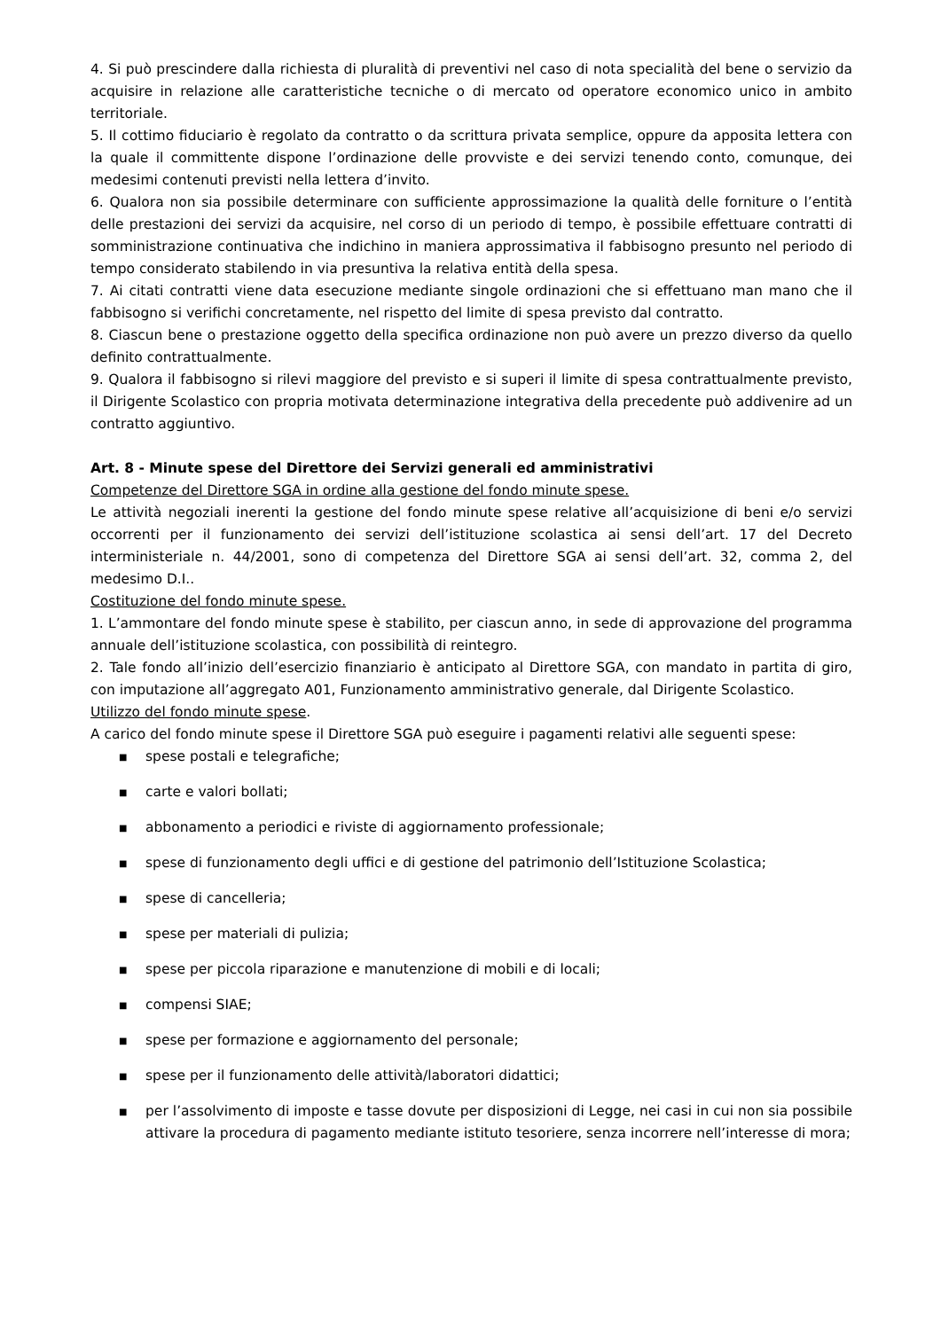4. Si può prescindere dalla richiesta di pluralità di preventivi nel caso di nota specialità del bene o servizio da acquisire in relazione alle caratteristiche tecniche o di mercato od operatore economico unico in ambito territoriale.
5. Il cottimo fiduciario è regolato da contratto o da scrittura privata semplice, oppure da apposita lettera con la quale il committente dispone l’ordinazione delle provviste e dei servizi tenendo conto, comunque, dei medesimi contenuti previsti nella lettera d’invito.
6. Qualora non sia possibile determinare con sufficiente approssimazione la qualità delle forniture o l’entità delle prestazioni dei servizi da acquisire, nel corso di un periodo di tempo, è possibile effettuare contratti di somministrazione continuativa che indichino in maniera approssimativa il fabbisogno presunto nel periodo di tempo considerato stabilendo in via presuntiva la relativa entità della spesa.
7. Ai citati contratti viene data esecuzione mediante singole ordinazioni che si effettuano man mano che il fabbisogno si verifichi concretamente, nel rispetto del limite di spesa previsto dal contratto.
8. Ciascun bene o prestazione oggetto della specifica ordinazione non può avere un prezzo diverso da quello definito contrattualmente.
9. Qualora il fabbisogno si rilevi maggiore del previsto e si superi il limite di spesa contrattualmente previsto, il Dirigente Scolastico con propria motivata determinazione integrativa della precedente può addivenire ad un contratto aggiuntivo.
Art. 8 - Minute spese del Direttore dei Servizi generali ed amministrativi
Competenze del Direttore SGA in ordine alla gestione del fondo minute spese.
Le attività negoziali inerenti la gestione del fondo minute spese relative all’acquisizione di beni e/o servizi occorrenti per il funzionamento dei servizi dell’istituzione scolastica ai sensi dell’art. 17 del Decreto interministeriale n. 44/2001, sono di competenza del Direttore SGA ai sensi dell’art. 32, comma 2, del medesimo D.I..
Costituzione del fondo minute spese.
1. L’ammontare del fondo minute spese è stabilito, per ciascun anno, in sede di approvazione del programma annuale dell’istituzione scolastica, con possibilità di reintegro.
2. Tale fondo all’inizio dell’esercizio finanziario è anticipato al Direttore SGA, con mandato in partita di giro, con imputazione all’aggregato A01, Funzionamento amministrativo generale, dal Dirigente Scolastico.
Utilizzo del fondo minute spese.
A carico del fondo minute spese il Direttore SGA può eseguire i pagamenti relativi alle seguenti spese:
■ spese postali e telegrafiche;
■ carte e valori bollati;
■ abbonamento a periodici e riviste di aggiornamento professionale;
■ spese di funzionamento degli uffici e di gestione del patrimonio dell’Istituzione Scolastica;
■ spese di cancelleria;
■ spese per materiali di pulizia;
■ spese per piccola riparazione e manutenzione di mobili e di locali;
■ compensi SIAE;
■ spese per formazione e aggiornamento del personale;
■ spese per il funzionamento delle attività/laboratori didattici;
■ per l’assolvimento di imposte e tasse dovute per disposizioni di Legge, nei casi in cui non sia possibile attivare la procedura di pagamento mediante istituto tesoriere, senza incorrere nell’interesse di mora;